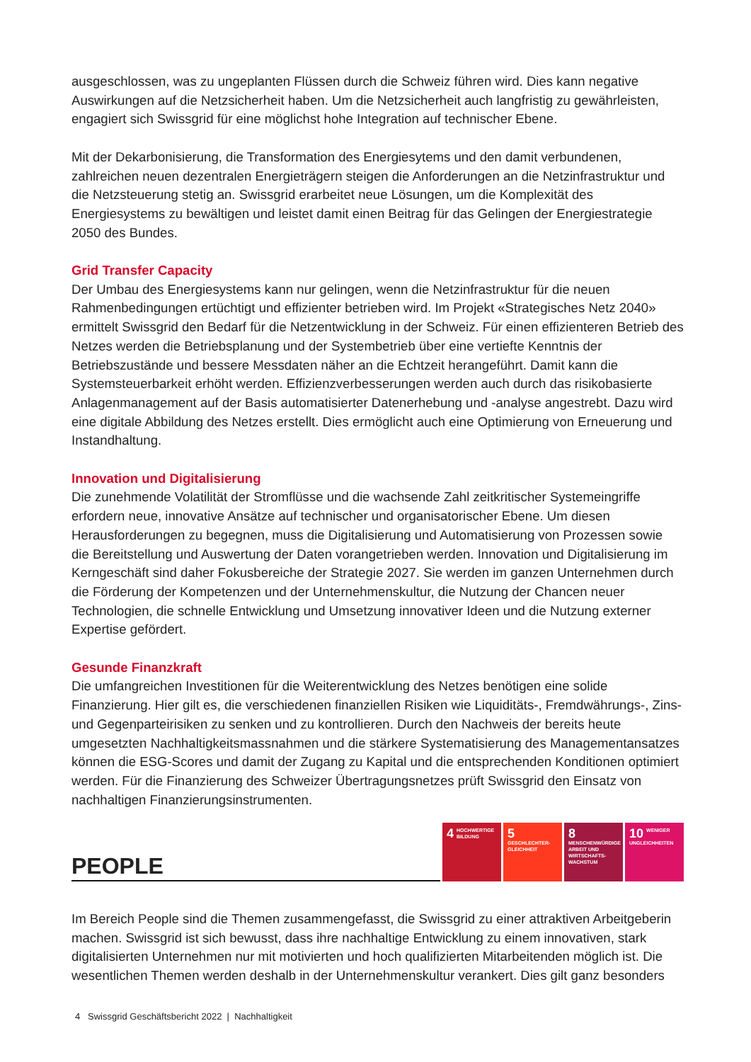ausgeschlossen, was zu ungeplanten Flüssen durch die Schweiz führen wird. Dies kann negative Auswirkungen auf die Netzsicherheit haben. Um die Netzsicherheit auch langfristig zu gewährleisten, engagiert sich Swissgrid für eine möglichst hohe Integration auf technischer Ebene.
Mit der Dekarbonisierung, die Transformation des Energiesytems und den damit verbundenen, zahlreichen neuen dezentralen Energieträgern steigen die Anforderungen an die Netzinfrastruktur und die Netzsteuerung stetig an. Swissgrid erarbeitet neue Lösungen, um die Komplexität des Energiesystems zu bewältigen und leistet damit einen Beitrag für das Gelingen der Energiestrategie 2050 des Bundes.
Grid Transfer Capacity
Der Umbau des Energiesystems kann nur gelingen, wenn die Netzinfrastruktur für die neuen Rahmenbedingungen ertüchtigt und effizienter betrieben wird. Im Projekt «Strategisches Netz 2040» ermittelt Swissgrid den Bedarf für die Netzentwicklung in der Schweiz. Für einen effizienteren Betrieb des Netzes werden die Betriebsplanung und der Systembetrieb über eine vertiefte Kenntnis der Betriebszustände und bessere Messdaten näher an die Echtzeit herangeführt. Damit kann die Systemsteuerbarkeit erhöht werden. Effizienzverbesserungen werden auch durch das risikobasierte Anlagenmanagement auf der Basis automatisierter Datenerhebung und -analyse angestrebt. Dazu wird eine digitale Abbildung des Netzes erstellt. Dies ermöglicht auch eine Optimierung von Erneuerung und Instandhaltung.
Innovation und Digitalisierung
Die zunehmende Volatilität der Stromflüsse und die wachsende Zahl zeitkritischer Systemeingriffe erfordern neue, innovative Ansätze auf technischer und organisatorischer Ebene. Um diesen Herausforderungen zu begegnen, muss die Digitalisierung und Automatisierung von Prozessen sowie die Bereitstellung und Auswertung der Daten vorangetrieben werden. Innovation und Digitalisierung im Kerngeschäft sind daher Fokusbereiche der Strategie 2027. Sie werden im ganzen Unternehmen durch die Förderung der Kompetenzen und der Unternehmenskultur, die Nutzung der Chancen neuer Technologien, die schnelle Entwicklung und Umsetzung innovativer Ideen und die Nutzung externer Expertise gefördert.
Gesunde Finanzkraft
Die umfangreichen Investitionen für die Weiterentwicklung des Netzes benötigen eine solide Finanzierung. Hier gilt es, die verschiedenen finanziellen Risiken wie Liquiditäts-, Fremdwährungs-, Zins- und Gegenparteirisiken zu senken und zu kontrollieren. Durch den Nachweis der bereits heute umgesetzten Nachhaltigkeitsmassnahmen und die stärkere Systematisierung des Managementansatzes können die ESG-Scores und damit der Zugang zu Kapital und die entsprechenden Konditionen optimiert werden. Für die Finanzierung des Schweizer Übertragungsnetzes prüft Swissgrid den Einsatz von nachhaltigen Finanzierungsinstrumenten.
PEOPLE
4 HOCHWERTIGE BILDUNG
5 GESCHLECHTER-GLEICHHEIT
8 MENSCHENWÜRDIGE ARBEIT UND WIRTSCHAFTS-WACHSTUM
10 WENIGER UNGLEICHHEITEN
Im Bereich People sind die Themen zusammengefasst, die Swissgrid zu einer attraktiven Arbeitgeberin machen. Swissgrid ist sich bewusst, dass ihre nachhaltige Entwicklung zu einem innovativen, stark digitalisierten Unternehmen nur mit motivierten und hoch qualifizierten Mitarbeitenden möglich ist. Die wesentlichen Themen werden deshalb in der Unternehmenskultur verankert. Dies gilt ganz besonders
4 Swissgrid Geschäftsbericht 2022 | Nachhaltigkeit